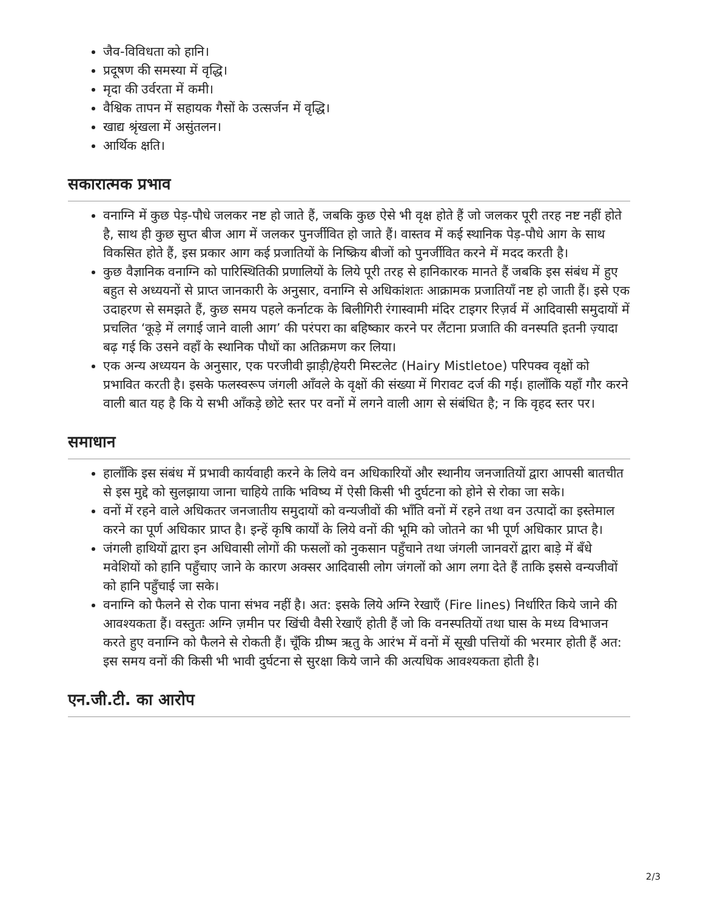जैव-विविधता को हानि।
प्रदूषण की समस्या में वृद्धि।
मृदा की उर्वरता में कमी।
वैश्विक तापन में सहायक गैसों के उत्सर्जन में वृद्धि।
खाद्य श्रृंखला में असुंतलन।
आर्थिक क्षति।
सकारात्मक प्रभाव
वनाग्नि में कुछ पेड़-पौधे जलकर नष्ट हो जाते हैं, जबकि कुछ ऐसे भी वृक्ष होते हैं जो जलकर पूरी तरह नष्ट नहीं होते है, साथ ही कुछ सुप्त बीज आग में जलकर पुनर्जीवित हो जाते हैं। वास्तव में कई स्थानिक पेड़-पौधे आग के साथ विकसित होते हैं, इस प्रकार आग कई प्रजातियों के निष्क्रिय बीजों को पुनर्जीवित करने में मदद करती है।
कुछ वैज्ञानिक वनाग्नि को पारिस्थितिकी प्रणालियों के लिये पूरी तरह से हानिकारक मानते हैं जबकि इस संबंध में हुए बहुत से अध्ययनों से प्राप्त जानकारी के अनुसार, वनाग्नि से अधिकांशतः आक्रामक प्रजातियाँ नष्ट हो जाती हैं। इसे एक उदाहरण से समझते हैं, कुछ समय पहले कर्नाटक के बिलीगिरी रंगास्वामी मंदिर टाइगर रिज़र्व में आदिवासी समुदायों में प्रचलित ‘कूड़े में लगाई जाने वाली आग’ की परंपरा का बहिष्कार करने पर लैंटाना प्रजाति की वनस्पति इतनी ज़्यादा बढ़ गई कि उसने वहाँ के स्थानिक पौधों का अतिक्रमण कर लिया।
एक अन्य अध्ययन के अनुसार, एक परजीवी झाड़ी/हेयरी मिस्टलेट (Hairy Mistletoe) परिपक्व वृक्षों को प्रभावित करती है। इसके फलस्वरूप जंगली आँवले के वृक्षों की संख्या में गिरावट दर्ज की गई। हालाँकि यहाँ गौर करने वाली बात यह है कि ये सभी आँकड़े छोटे स्तर पर वनों में लगने वाली आग से संबंधित है; न कि वृहद स्तर पर।
समाधान
हालाँकि इस संबंध में प्रभावी कार्यवाही करने के लिये वन अधिकारियों और स्थानीय जनजातियों द्वारा आपसी बातचीत से इस मुद्दे को सुलझाया जाना चाहिये ताकि भविष्य में ऐसी किसी भी दुर्घटना को होने से रोका जा सके।
वनों में रहने वाले अधिकतर जनजातीय समुदायों को वन्यजीवों की भाँति वनों में रहने तथा वन उत्पादों का इस्तेमाल करने का पूर्ण अधिकार प्राप्त है। इन्हें कृषि कार्यों के लिये वनों की भूमि को जोतने का भी पूर्ण अधिकार प्राप्त है।
जंगली हाथियों द्वारा इन अधिवासी लोगों की फसलों को नुकसान पहुँचाने तथा जंगली जानवरों द्वारा बाड़े में बँधे मवेशियों को हानि पहुँचाए जाने के कारण अक्सर आदिवासी लोग जंगलों को आग लगा देते हैं ताकि इससे वन्यजीवों को हानि पहुँचाई जा सके।
वनाग्नि को फैलने से रोक पाना संभव नहीं है। अत: इसके लिये अग्नि रेखाएँ (Fire lines) निर्धारित किये जाने की आवश्यकता हैं। वस्तुतः अग्नि ज़मीन पर खिंची वैसी रेखाएँ होती हैं जो कि वनस्पतियों तथा घास के मध्य विभाजन करते हुए वनाग्नि को फैलने से रोकती हैं। चूँकि ग्रीष्म ऋतु के आरंभ में वनों में सूखी पत्तियों की भरमार होती हैं अत: इस समय वनों की किसी भी भावी दुर्घटना से सुरक्षा किये जाने की अत्यधिक आवश्यकता होती है।
एन.जी.टी. का आरोप
2/3